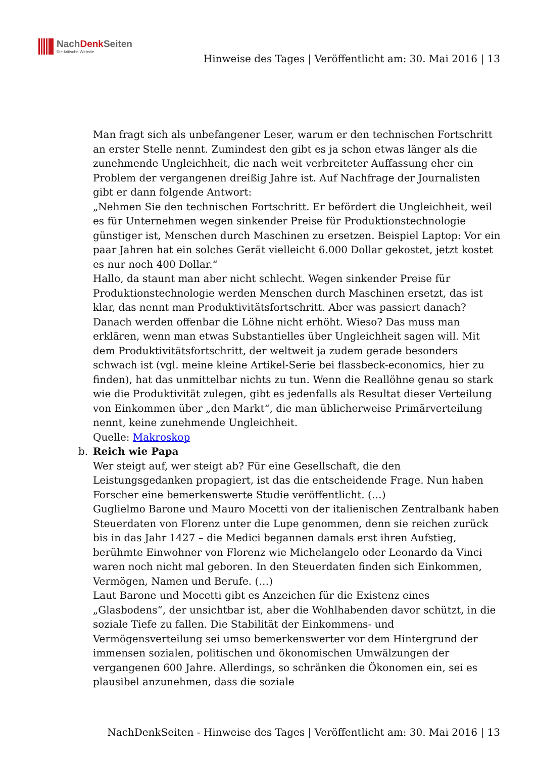NachDenk Seiten
Die kritische Website
Hinweise des Tages | Veröffentlicht am: 30. Mai 2016 | 13
Man fragt sich als unbefangener Leser, warum er den technischen Fortschritt an erster Stelle nennt. Zumindest den gibt es ja schon etwas länger als die zunehmende Ungleichheit, die nach weit verbreiteter Auffassung eher ein Problem der vergangenen dreißig Jahre ist. Auf Nachfrage der Journalisten gibt er dann folgende Antwort:
„Nehmen Sie den technischen Fortschritt. Er befördert die Ungleichheit, weil es für Unternehmen wegen sinkender Preise für Produktionstechnologie günstiger ist, Menschen durch Maschinen zu ersetzen. Beispiel Laptop: Vor ein paar Jahren hat ein solches Gerät vielleicht 6.000 Dollar gekostet, jetzt kostet es nur noch 400 Dollar.“
Hallo, da staunt man aber nicht schlecht. Wegen sinkender Preise für Produktionstechnologie werden Menschen durch Maschinen ersetzt, das ist klar, das nennt man Produktivitätsfortschritt. Aber was passiert danach? Danach werden offenbar die Löhne nicht erhöht. Wieso? Das muss man erklären, wenn man etwas Substantielles über Ungleichheit sagen will. Mit dem Produktivitätsfortschritt, der weltweit ja zudem gerade besonders schwach ist (vgl. meine kleine Artikel-Serie bei flassbeck-economics, hier zu finden), hat das unmittelbar nichts zu tun. Wenn die Reallöhne genau so stark wie die Produktivität zulegen, gibt es jedenfalls als Resultat dieser Verteilung von Einkommen über „den Markt“, die man üblicherweise Primärverteilung nennt, keine zunehmende Ungleichheit.
Quelle: Makroskop
b. Reich wie Papa
Wer steigt auf, wer steigt ab? Für eine Gesellschaft, die den Leistungsgedanken propagiert, ist das die entscheidende Frage. Nun haben Forscher eine bemerkenswerte Studie veröffentlicht. (…)
Guglielmo Barone und Mauro Mocetti von der italienischen Zentralbank haben Steuerdaten von Florenz unter die Lupe genommen, denn sie reichen zurück bis in das Jahr 1427 – die Medici begannen damals erst ihren Aufstieg, berühmte Einwohner von Florenz wie Michelangelo oder Leonardo da Vinci waren noch nicht mal geboren. In den Steuerdaten finden sich Einkommen, Vermögen, Namen und Berufe. (…)
Laut Barone und Mocetti gibt es Anzeichen für die Existenz eines „Glasbodens“, der unsichtbar ist, aber die Wohlhabenden davor schützt, in die soziale Tiefe zu fallen. Die Stabilität der Einkommens- und Vermögensverteilung sei umso bemerkenswerter vor dem Hintergrund der immensen sozialen, politischen und ökonomischen Umwälzungen der vergangenen 600 Jahre. Allerdings, so schränken die Ökonomen ein, sei es plausibel anzunehmen, dass die soziale
NachDenkSeiten - Hinweise des Tages | Veröffentlicht am: 30. Mai 2016 | 13